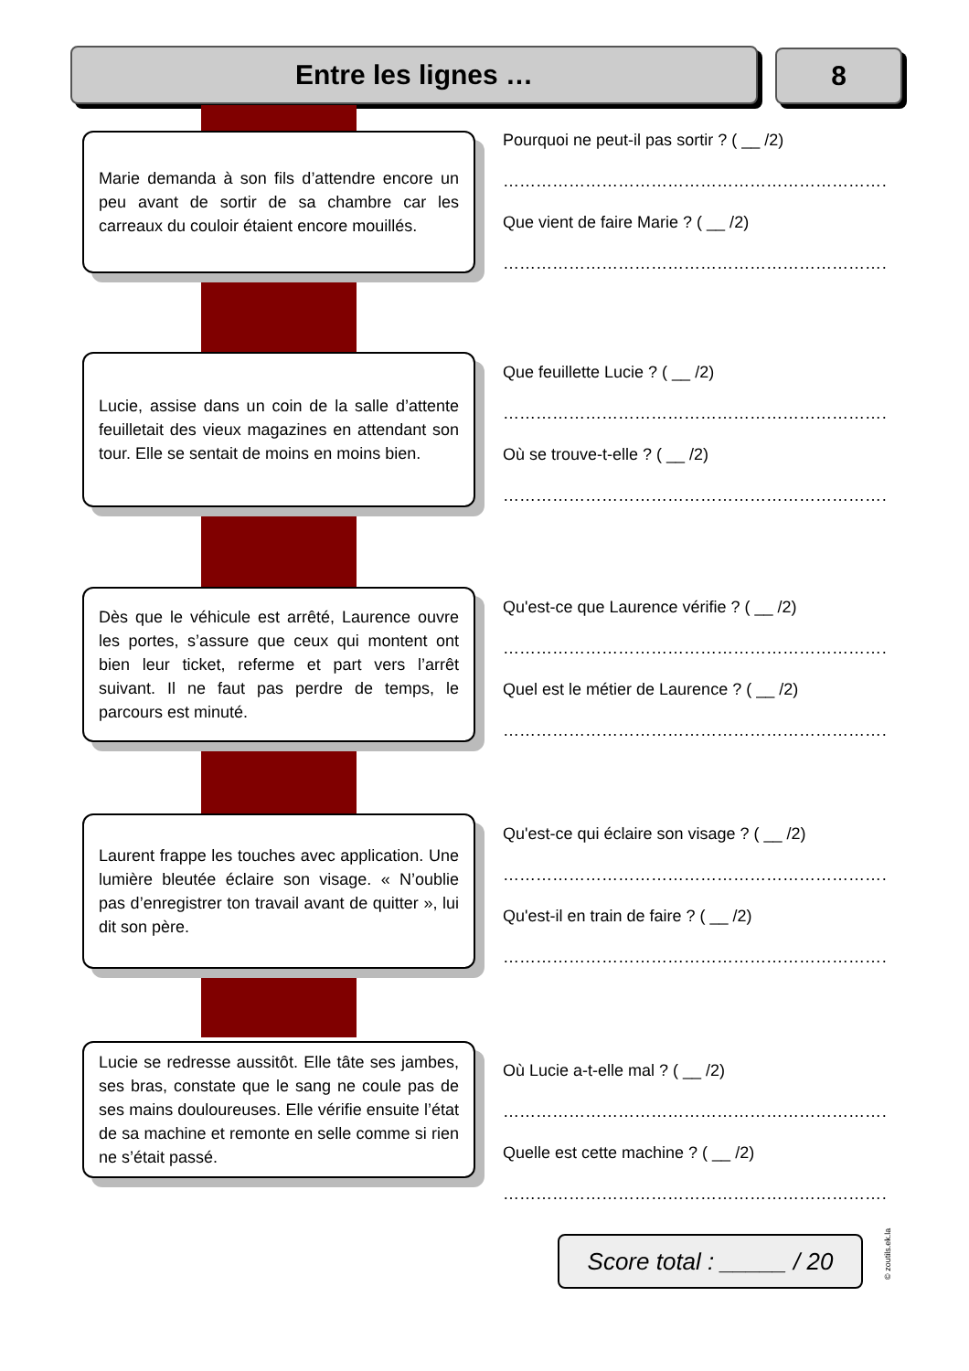Entre les lignes … 8
Marie demanda à son fils d’attendre encore un peu avant de sortir de sa chambre car les carreaux du couloir étaient encore mouillés.
Pourquoi ne peut-il pas sortir ? ( __ /2)
……………………………………………………………………
Que vient de faire Marie ? ( __ /2)
……………………………………………………………………
Lucie, assise dans un coin de la salle d’attente feuilletait des vieux magazines en attendant son tour. Elle se sentait de moins en moins bien.
Que feuillette Lucie ? ( __ /2)
……………………………………………………………………
Où se trouve-t-elle ? ( __ /2)
……………………………………………………………………
Dès que le véhicule est arrêté, Laurence ouvre les portes, s’assure que ceux qui montent ont bien leur ticket, referme et part vers l’arrêt suivant. Il ne faut pas perdre de temps, le parcours est minuté.
Qu'est-ce que Laurence vérifie ? ( __ /2)
……………………………………………………………………
Quel est le métier de Laurence ? ( __ /2)
……………………………………………………………………
Laurent frappe les touches avec application. Une lumière bleutée éclaire son visage. « N’oublie pas d’enregistrer ton travail avant de quitter », lui dit son père.
Qu'est-ce qui éclaire son visage ? ( __ /2)
……………………………………………………………………
Qu'est-il en train de faire ? ( __ /2)
……………………………………………………………………
Lucie se redresse aussitôt. Elle tâte ses jambes, ses bras, constate que le sang ne coule pas de ses mains douloureuses. Elle vérifie ensuite l’état de sa machine et remonte en selle comme si rien ne s’était passé.
Où Lucie a-t-elle mal ? ( __ /2)
……………………………………………………………………
Quelle est cette machine ? ( __ /2)
……………………………………………………………………
Score total : _____ / 20
© zoutils.ek.la